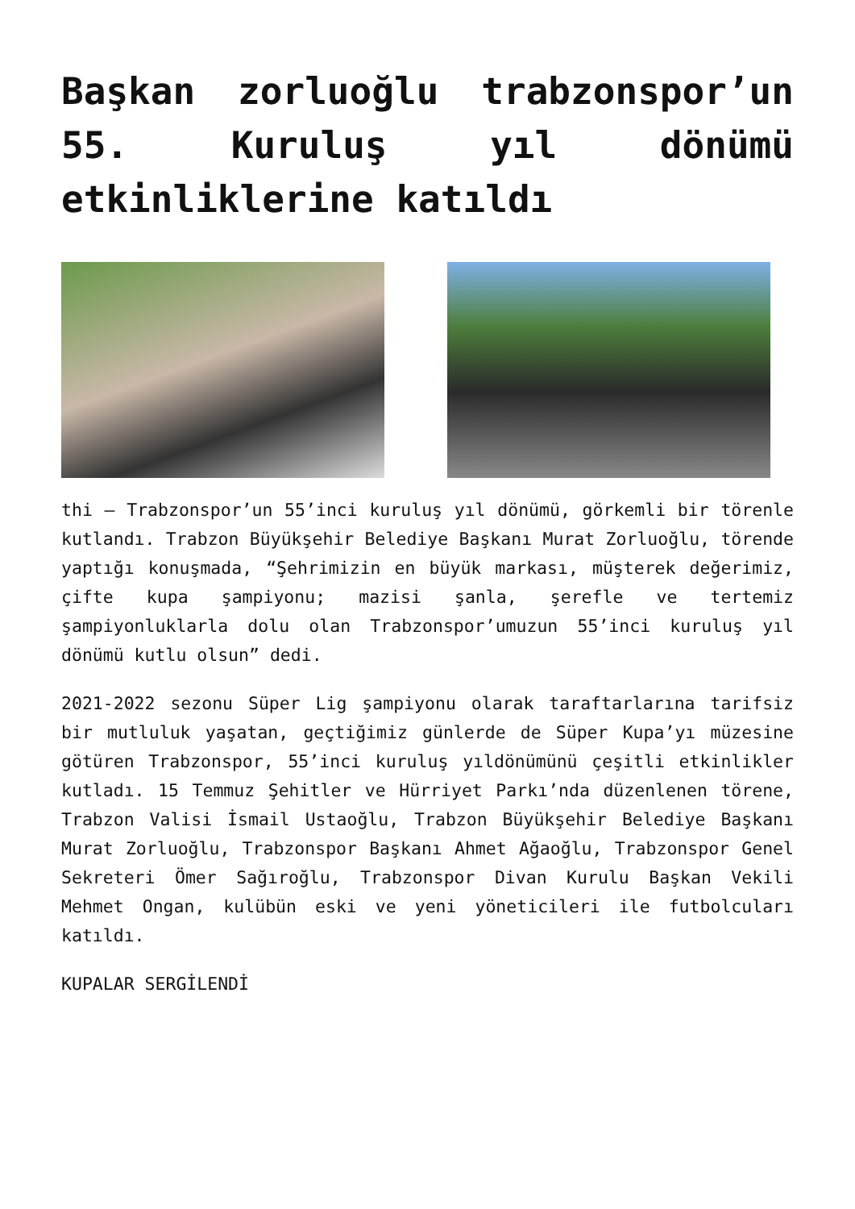Başkan zorluoğlu trabzonspor’un 55. Kuruluş yıl dönümü etkinliklerine katıldı
thi – Trabzonspor’un 55’inci kuruluş yıl dönümü, görkemli bir törenle kutlandı. Trabzon Büyükşehir Belediye Başkanı Murat Zorluoğlu, törende yaptığı konuşmada, “Şehrimizin en büyük markası, müşterek değerimiz, çifte kupa şampiyonu; mazisi şanla, şerefle ve tertemiz şampiyonluklarla dolu olan Trabzonspor’umuzun 55’inci kuruluş yıl dönümü kutlu olsun” dedi.
2021-2022 sezonu Süper Lig şampiyonu olarak taraftarlarına tarifsiz bir mutluluk yaşatan, geçtiğimiz günlerde de Süper Kupa’yı müzesine götüren Trabzonspor, 55’inci kuruluş yıldönümünü çeşitli etkinlikler kutladı. 15 Temmuz Şehitler ve Hürriyet Parkı’nda düzenlenen törene, Trabzon Valisi İsmail Ustaoğlu, Trabzon Büyükşehir Belediye Başkanı Murat Zorluoğlu, Trabzonspor Başkanı Ahmet Ağaoğlu, Trabzonspor Genel Sekreteri Ömer Sağıroğlu, Trabzonspor Divan Kurulu Başkan Vekili Mehmet Ongan, kulübün eski ve yeni yöneticileri ile futbolcuları katıldı.
KUPALAR SERGİLENDİ